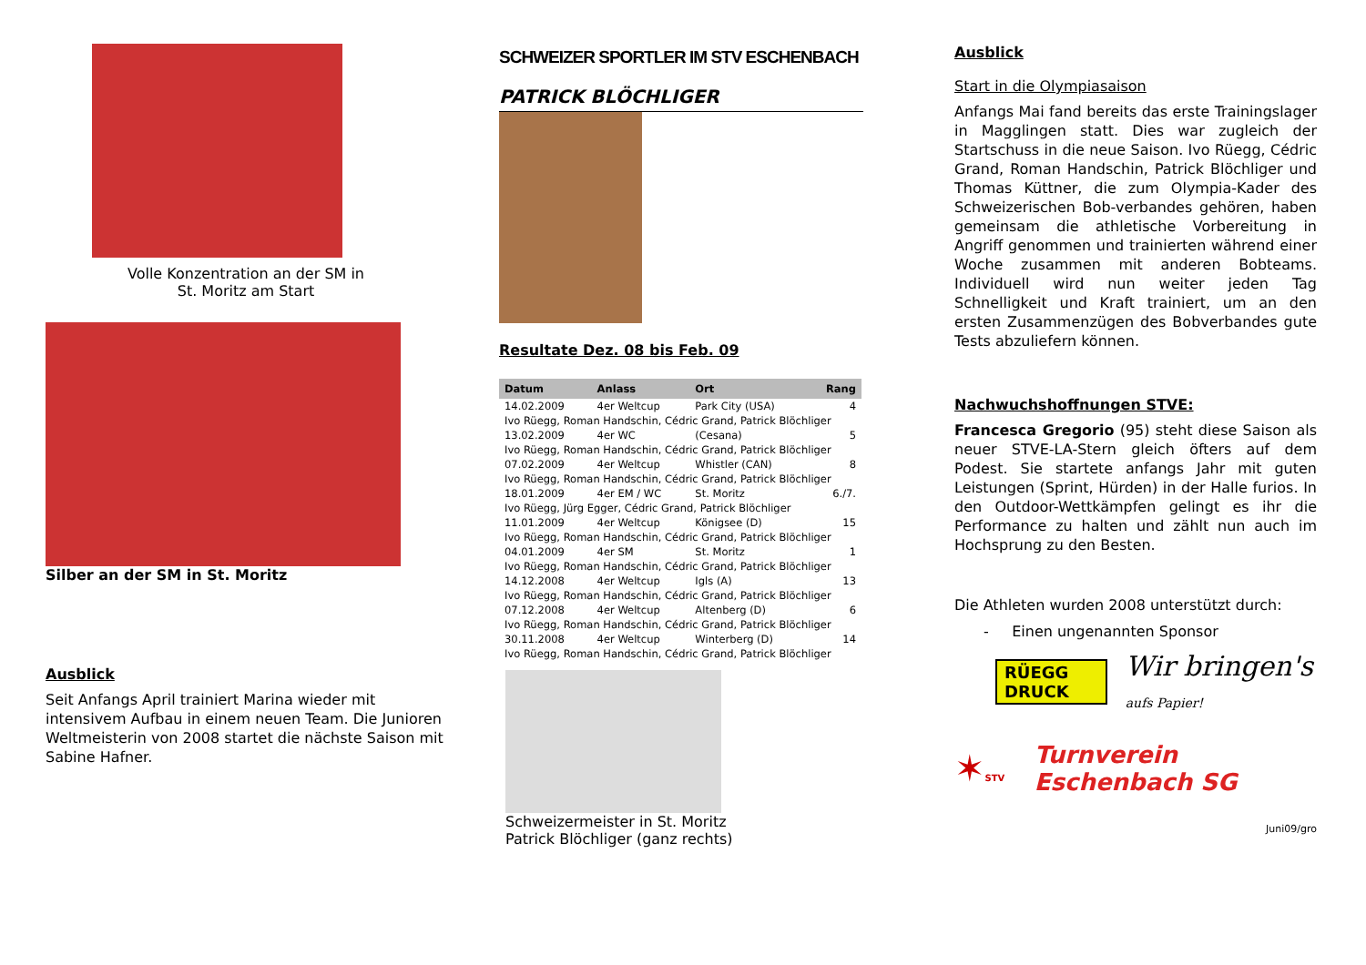Volle Konzentration an der SM in
St. Moritz am Start
Silber an der SM in St. Moritz
Ausblick
Seit Anfangs April trainiert Marina wieder mit intensivem Aufbau in einem neuen Team. Die Junioren Weltmeisterin von 2008 startet die nächste Saison mit Sabine Hafner.
SCHWEIZER SPORTLER IM STV ESCHENBACH
PATRICK BLÖCHLIGER
Resultate Dez. 08 bis Feb. 09
| Datum | Anlass | Ort | Rang |
| --- | --- | --- | --- |
| 14.02.2009 | 4er Weltcup | Park City (USA) | 4 |
| Ivo Rüegg, Roman Handschin, Cédric Grand, Patrick Blöchliger | | | |
| 13.02.2009 | 4er WC | (Cesana) | 5 |
| Ivo Rüegg, Roman Handschin, Cédric Grand, Patrick Blöchliger | | | |
| 07.02.2009 | 4er Weltcup | Whistler (CAN) | 8 |
| Ivo Rüegg, Roman Handschin, Cédric Grand, Patrick Blöchliger | | | |
| 18.01.2009 | 4er EM / WC | St. Moritz | 6./7. |
| Ivo Rüegg, Jürg Egger, Cédric Grand, Patrick Blöchliger | | | |
| 11.01.2009 | 4er Weltcup | Königsee (D) | 15 |
| Ivo Rüegg, Roman Handschin, Cédric Grand, Patrick Blöchliger | | | |
| 04.01.2009 | 4er SM | St. Moritz | 1 |
| Ivo Rüegg, Roman Handschin, Cédric Grand, Patrick Blöchliger | | | |
| 14.12.2008 | 4er Weltcup | Igls (A) | 13 |
| Ivo Rüegg, Roman Handschin, Cédric Grand, Patrick Blöchliger | | | |
| 07.12.2008 | 4er Weltcup | Altenberg (D) | 6 |
| Ivo Rüegg, Roman Handschin, Cédric Grand, Patrick Blöchliger | | | |
| 30.11.2008 | 4er Weltcup | Winterberg (D) | 14 |
| Ivo Rüegg, Roman Handschin, Cédric Grand, Patrick Blöchliger | | | |
Schweizermeister in St. Moritz
Patrick Blöchliger (ganz rechts)
Ausblick
Start in die Olympiasaison
Anfangs Mai fand bereits das erste Trainingslager in Magglingen statt. Dies war zugleich der Startschuss in die neue Saison. Ivo Rüegg, Cédric Grand, Roman Handschin, Patrick Blöchliger und Thomas Küttner, die zum Olympia-Kader des Schweizerischen Bob-verbandes gehören, haben gemeinsam die athletische Vorbereitung in Angriff genommen und trainierten während einer Woche zusammen mit anderen Bobteams. Individuell wird nun weiter jeden Tag Schnelligkeit und Kraft trainiert, um an den ersten Zusammenzügen des Bobverbandes gute Tests abzuliefern können.
Nachwuchshoffnungen STVE:
Francesca Gregorio (95) steht diese Saison als neuer STVE-LA-Stern gleich öfters auf dem Podest. Sie startete anfangs Jahr mit guten Leistungen (Sprint, Hürden) in der Halle furios. In den Outdoor-Wettkämpfen gelingt es ihr die Performance zu halten und zählt nun auch im Hochsprung zu den Besten.
Die Athleten wurden 2008 unterstützt durch:
- Einen ungenannten Sponsor
RÜEGG DRUCK
Wir bringen's aufs Papier!
✶STV
Turnverein Eschenbach SG
Juni09/gro